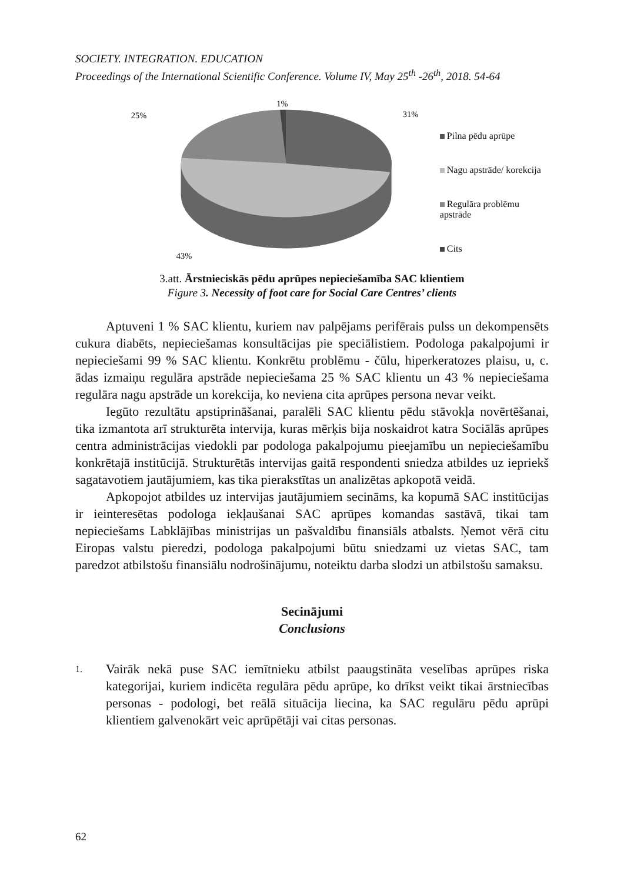SOCIETY. INTEGRATION. EDUCATION
Proceedings of the International Scientific Conference. Volume IV, May 25<sup>th</sup> -26<sup>th</sup>, 2018. 54-64
1%
25%
31%
43%
Pilna pēdu aprūpe
Nagu apstrāde/ korekcija
Regulāra problēmu apstrāde
Cits
3.att. Ārstnieciskās pēdu aprūpes nepieciešamība SAC klientiem
Figure 3. Necessity of foot care for Social Care Centres’ clients
Aptuveni 1 % SAC klientu, kuriem nav palpējams perifērais pulss un dekompensēts cukura diabēts, nepieciešamas konsultācijas pie speciālistiem. Podologa pakalpojumi ir nepieciešami 99 % SAC klientu. Konkrētu problēmu - čūlu, hiperkeratozes plaisu, u, c. ādas izmaiņu regulāra apstrāde nepieciešama 25 % SAC klientu un 43 % nepieciešama regulāra nagu apstrāde un korekcija, ko neviena cita aprūpes persona nevar veikt.
Iegūto rezultātu apstiprināšanai, paralēli SAC klientu pēdu stāvokļa novērtēšanai, tika izmantota arī strukturēta intervija, kuras mērķis bija noskaidrot katra Sociālās aprūpes centra administrācijas viedokli par podologa pakalpojumu pieejamību un nepieciešamību konkrētajā institūcijā. Strukturētās intervijas gaitā respondenti sniedza atbildes uz iepriekš sagatavotiem jautājumiem, kas tika pierakstītas un analizētas apkopotā veidā.
Apkopojot atbildes uz intervijas jautājumiem secināms, ka kopumā SAC institūcijas ir ieinteresētas podologa iekļaušanai SAC aprūpes komandas sastāvā, tikai tam nepieciešams Labklājības ministrijas un pašvaldību finansiāls atbalsts. Ņemot vērā citu Eiropas valstu pieredzi, podologa pakalpojumi būtu sniedzami uz vietas SAC, tam paredzot atbilstošu finansiālu nodrošinājumu, noteiktu darba slodzi un atbilstošu samaksu.
Secinājumi
Conclusions
1.
Vairāk nekā puse SAC iemītnieku atbilst paaugstināta veselības aprūpes riska kategorijai, kuriem indicēta regulāra pēdu aprūpe, ko drīkst veikt tikai ārstniecības personas - podologi, bet reālā situācija liecina, ka SAC regulāru pēdu aprūpi klientiem galvenokārt veic aprūpētāji vai citas personas.
62